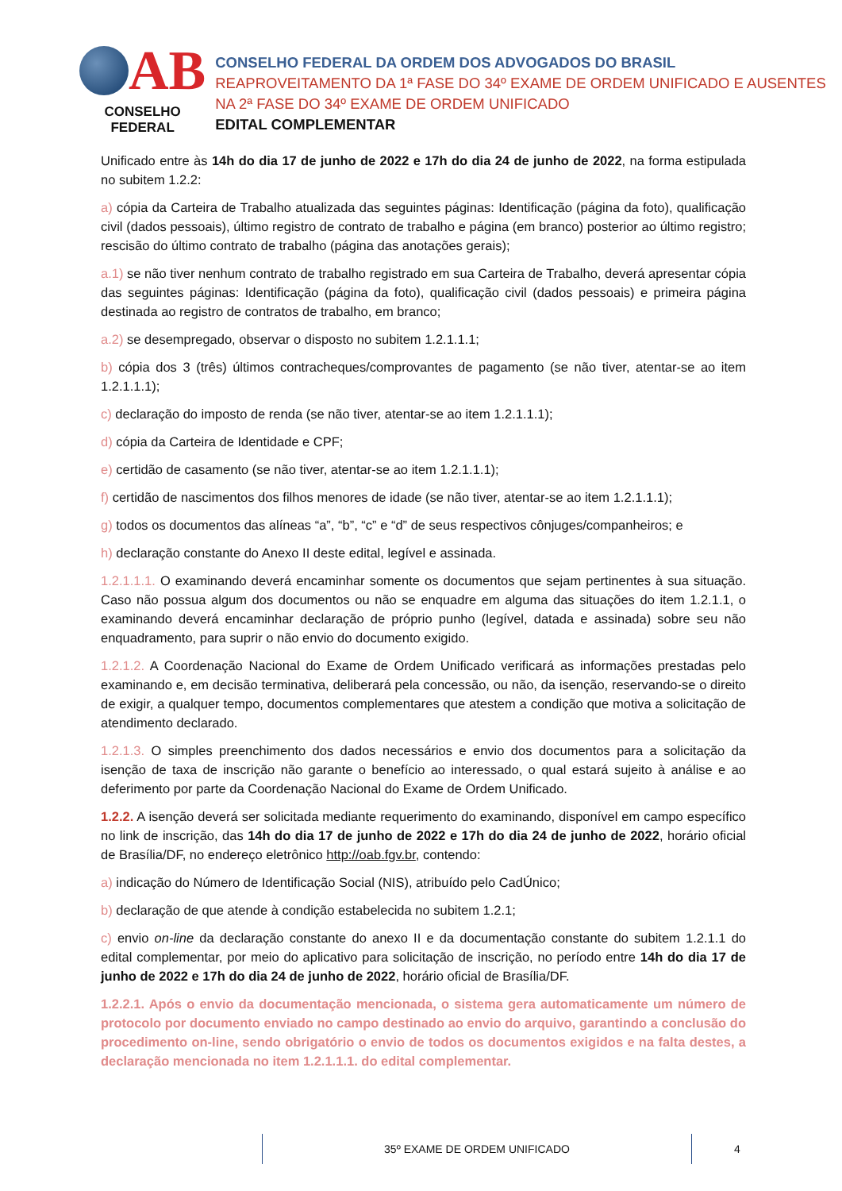AB
CONSELHO FEDERAL
CONSELHO FEDERAL DA ORDEM DOS ADVOGADOS DO BRASIL
REAPROVEITAMENTO DA 1ª FASE DO 34º EXAME DE ORDEM UNIFICADO E AUSENTES NA 2ª FASE DO 34º EXAME DE ORDEM UNIFICADO
EDITAL COMPLEMENTAR
Unificado entre às 14h do dia 17 de junho de 2022 e 17h do dia 24 de junho de 2022, na forma estipulada no subitem 1.2.2:
a) cópia da Carteira de Trabalho atualizada das seguintes páginas: Identificação (página da foto), qualificação civil (dados pessoais), último registro de contrato de trabalho e página (em branco) posterior ao último registro; rescisão do último contrato de trabalho (página das anotações gerais);
a.1) se não tiver nenhum contrato de trabalho registrado em sua Carteira de Trabalho, deverá apresentar cópia das seguintes páginas: Identificação (página da foto), qualificação civil (dados pessoais) e primeira página destinada ao registro de contratos de trabalho, em branco;
a.2) se desempregado, observar o disposto no subitem 1.2.1.1.1;
b) cópia dos 3 (três) últimos contracheques/comprovantes de pagamento (se não tiver, atentar-se ao item 1.2.1.1.1);
c) declaração do imposto de renda (se não tiver, atentar-se ao item 1.2.1.1.1);
d) cópia da Carteira de Identidade e CPF;
e) certidão de casamento (se não tiver, atentar-se ao item 1.2.1.1.1);
f) certidão de nascimentos dos filhos menores de idade (se não tiver, atentar-se ao item 1.2.1.1.1);
g) todos os documentos das alíneas “a”, “b”, “c” e “d” de seus respectivos cônjuges/companheiros; e
h) declaração constante do Anexo II deste edital, legível e assinada.
1.2.1.1.1. O examinando deverá encaminhar somente os documentos que sejam pertinentes à sua situação. Caso não possua algum dos documentos ou não se enquadre em alguma das situações do item 1.2.1.1, o examinando deverá encaminhar declaração de próprio punho (legível, datada e assinada) sobre seu não enquadramento, para suprir o não envio do documento exigido.
1.2.1.2. A Coordenação Nacional do Exame de Ordem Unificado verificará as informações prestadas pelo examinando e, em decisão terminativa, deliberará pela concessão, ou não, da isenção, reservando-se o direito de exigir, a qualquer tempo, documentos complementares que atestem a condição que motiva a solicitação de atendimento declarado.
1.2.1.3. O simples preenchimento dos dados necessários e envio dos documentos para a solicitação da isenção de taxa de inscrição não garante o benefício ao interessado, o qual estará sujeito à análise e ao deferimento por parte da Coordenação Nacional do Exame de Ordem Unificado.
1.2.2. A isenção deverá ser solicitada mediante requerimento do examinando, disponível em campo específico no link de inscrição, das 14h do dia 17 de junho de 2022 e 17h do dia 24 de junho de 2022, horário oficial de Brasília/DF, no endereço eletrônico http://oab.fgv.br, contendo:
a) indicação do Número de Identificação Social (NIS), atribuído pelo CadÚnico;
b) declaração de que atende à condição estabelecida no subitem 1.2.1;
c) envio on-line da declaração constante do anexo II e da documentação constante do subitem 1.2.1.1 do edital complementar, por meio do aplicativo para solicitação de inscrição, no período entre 14h do dia 17 de junho de 2022 e 17h do dia 24 de junho de 2022, horário oficial de Brasília/DF.
1.2.2.1. Após o envio da documentação mencionada, o sistema gera automaticamente um número de protocolo por documento enviado no campo destinado ao envio do arquivo, garantindo a conclusão do procedimento on-line, sendo obrigatório o envio de todos os documentos exigidos e na falta destes, a declaração mencionada no item 1.2.1.1.1. do edital complementar.
35º EXAME DE ORDEM UNIFICADO 4